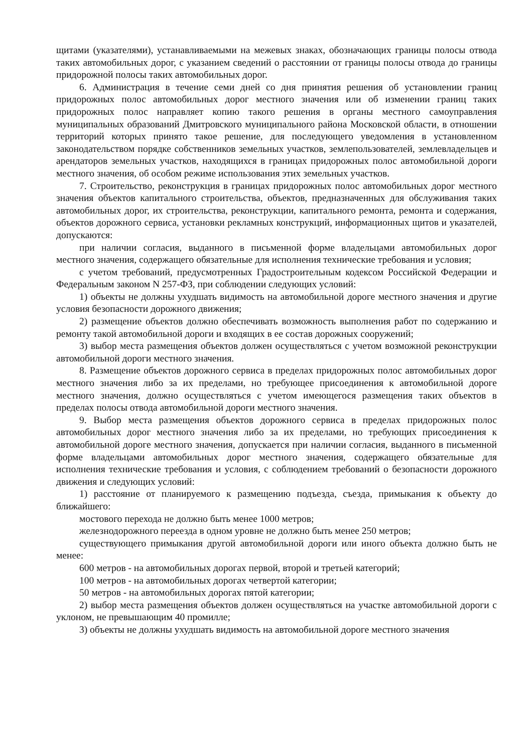щитами (указателями), устанавливаемыми на межевых знаках, обозначающих границы полосы отвода таких автомобильных дорог, с указанием сведений о расстоянии от границы полосы отвода до границы придорожной полосы таких автомобильных дорог.
6. Администрация в течение семи дней со дня принятия решения об установлении границ придорожных полос автомобильных дорог местного значения или об изменении границ таких придорожных полос направляет копию такого решения в органы местного самоуправления муниципальных образований Дмитровского муниципального района Московской области, в отношении территорий которых принято такое решение, для последующего уведомления в установленном законодательством порядке собственников земельных участков, землепользователей, землевладельцев и арендаторов земельных участков, находящихся в границах придорожных полос автомобильной дороги местного значения, об особом режиме использования этих земельных участков.
7. Строительство, реконструкция в границах придорожных полос автомобильных дорог местного значения объектов капитального строительства, объектов, предназначенных для обслуживания таких автомобильных дорог, их строительства, реконструкции, капитального ремонта, ремонта и содержания, объектов дорожного сервиса, установки рекламных конструкций, информационных щитов и указателей, допускаются:
при наличии согласия, выданного в письменной форме владельцами автомобильных дорог местного значения, содержащего обязательные для исполнения технические требования и условия;
с учетом требований, предусмотренных Градостроительным кодексом Российской Федерации и Федеральным законом N 257-ФЗ, при соблюдении следующих условий:
1) объекты не должны ухудшать видимость на автомобильной дороге местного значения и другие условия безопасности дорожного движения;
2) размещение объектов должно обеспечивать возможность выполнения работ по содержанию и ремонту такой автомобильной дороги и входящих в ее состав дорожных сооружений;
3) выбор места размещения объектов должен осуществляться с учетом возможной реконструкции автомобильной дороги местного значения.
8. Размещение объектов дорожного сервиса в пределах придорожных полос автомобильных дорог местного значения либо за их пределами, но требующее присоединения к автомобильной дороге местного значения, должно осуществляться с учетом имеющегося размещения таких объектов в пределах полосы отвода автомобильной дороги местного значения.
9. Выбор места размещения объектов дорожного сервиса в пределах придорожных полос автомобильных дорог местного значения либо за их пределами, но требующих присоединения к автомобильной дороге местного значения, допускается при наличии согласия, выданного в письменной форме владельцами автомобильных дорог местного значения, содержащего обязательные для исполнения технические требования и условия, с соблюдением требований о безопасности дорожного движения и следующих условий:
1) расстояние от планируемого к размещению подъезда, съезда, примыкания к объекту до ближайшего:
мостового перехода не должно быть менее 1000 метров;
железнодорожного переезда в одном уровне не должно быть менее 250 метров;
существующего примыкания другой автомобильной дороги или иного объекта должно быть не менее:
600 метров - на автомобильных дорогах первой, второй и третьей категорий;
100 метров - на автомобильных дорогах четвертой категории;
50 метров - на автомобильных дорогах пятой категории;
2) выбор места размещения объектов должен осуществляться на участке автомобильной дороги с уклоном, не превышающим 40 промилле;
3) объекты не должны ухудшать видимость на автомобильной дороге местного значения